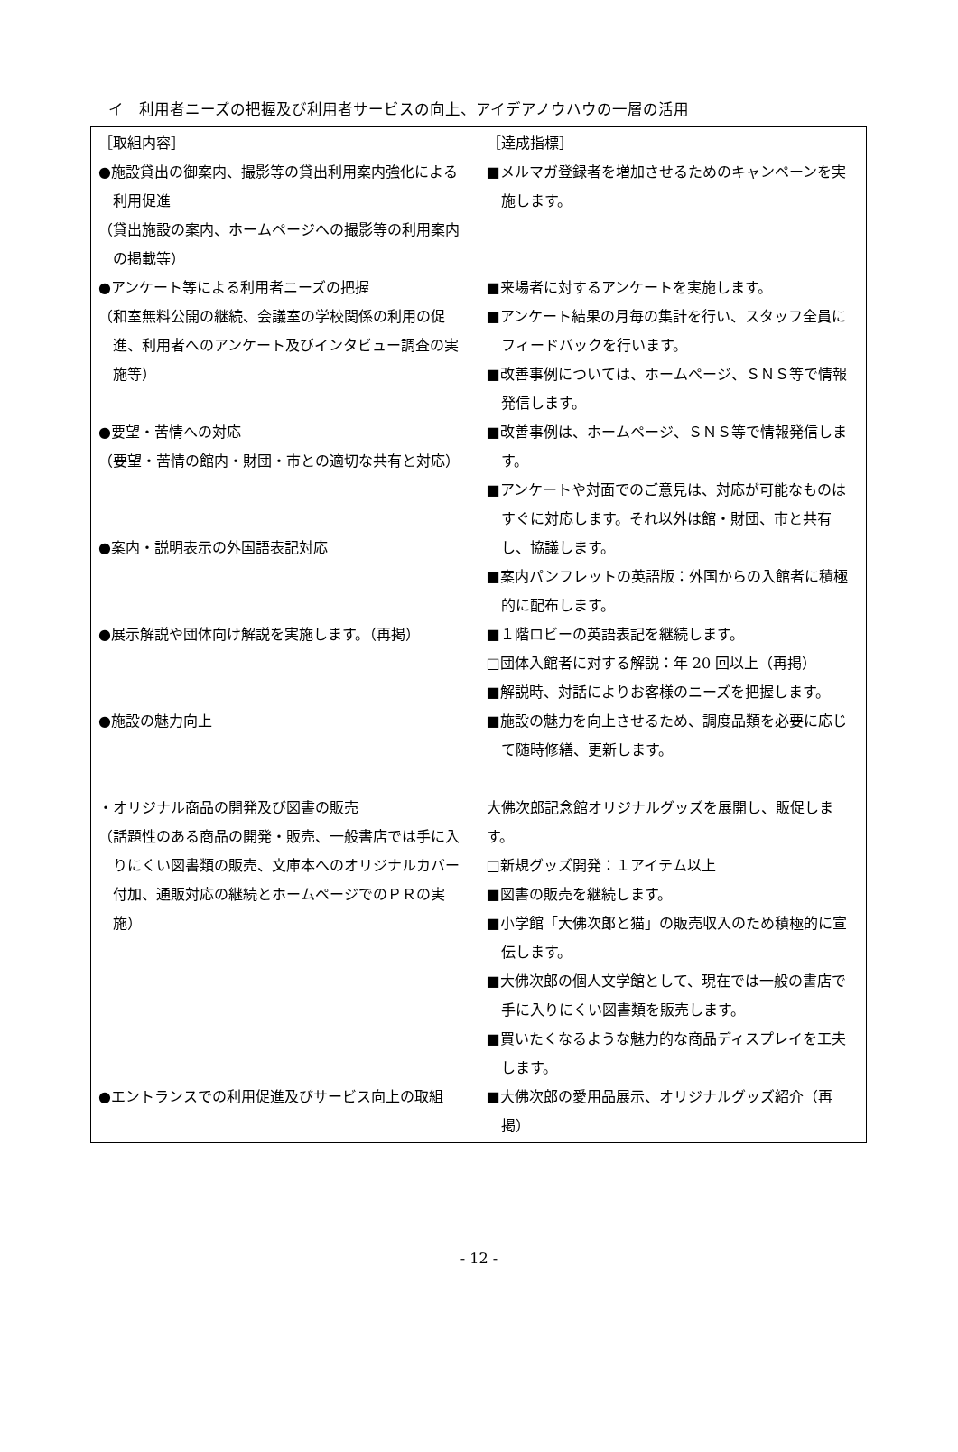イ　利用者ニーズの把握及び利用者サービスの向上、アイデアノウハウの一層の活用
| ［取組内容］ ●施設貸出の御案内、撮影等の貸出利用案内強化による利用促進 （貸出施設の案内、ホームページへの撮影等の利用案内の掲載等） ●アンケート等による利用者ニーズの把握 （和室無料公開の継続、会議室の学校関係の利用の促進、利用者へのアンケート及びインタビュー調査の実施等） ●要望・苦情への対応 （要望・苦情の館内・財団・市との適切な共有と対応） ●案内・説明表示の外国語表記対応 ●展示解説や団体向け解説を実施します。（再掲） ●施設の魅力向上 ・オリジナル商品の開発及び図書の販売 （話題性のある商品の開発・販売、一般書店では手に入りにくい図書類の販売、文庫本へのオリジナルカバー付加、通販対応の継続とホームページでのＰＲの実施） ●エントランスでの利用促進及びサービス向上の取組 | ［達成指標］ ■メルマガ登録者を増加させるためのキャンペーンを実施します。 ■来場者に対するアンケートを実施します。 ■アンケート結果の月毎の集計を行い、スタッフ全員にフィードバックを行います。 ■改善事例については、ホームページ、ＳＮＳ等で情報発信します。 ■改善事例は、ホームページ、ＳＮＳ等で情報発信します。 ■アンケートや対面でのご意見は、対応が可能なものはすぐに対応します。それ以外は館・財団、市と共有し、協議します。 ■案内パンフレットの英語版：外国からの入館者に積極的に配布します。 ■１階ロビーの英語表記を継続します。 □団体入館者に対する解説：年 20 回以上（再掲） ■解説時、対話によりお客様のニーズを把握します。 ■施設の魅力を向上させるため、調度品類を必要に応じて随時修繕、更新します。 大佛次郎記念館オリジナルグッズを展開し、販促します。 □新規グッズ開発：１アイテム以上 ■図書の販売を継続します。 ■小学館「大佛次郎と猫」の販売収入のため積極的に宣伝します。 ■大佛次郎の個人文学館として、現在では一般の書店で手に入りにくい図書類を販売します。 ■買いたくなるような魅力的な商品ディスプレイを工夫します。 ■大佛次郎の愛用品展示、オリジナルグッズ紹介（再掲） |
- 12 -